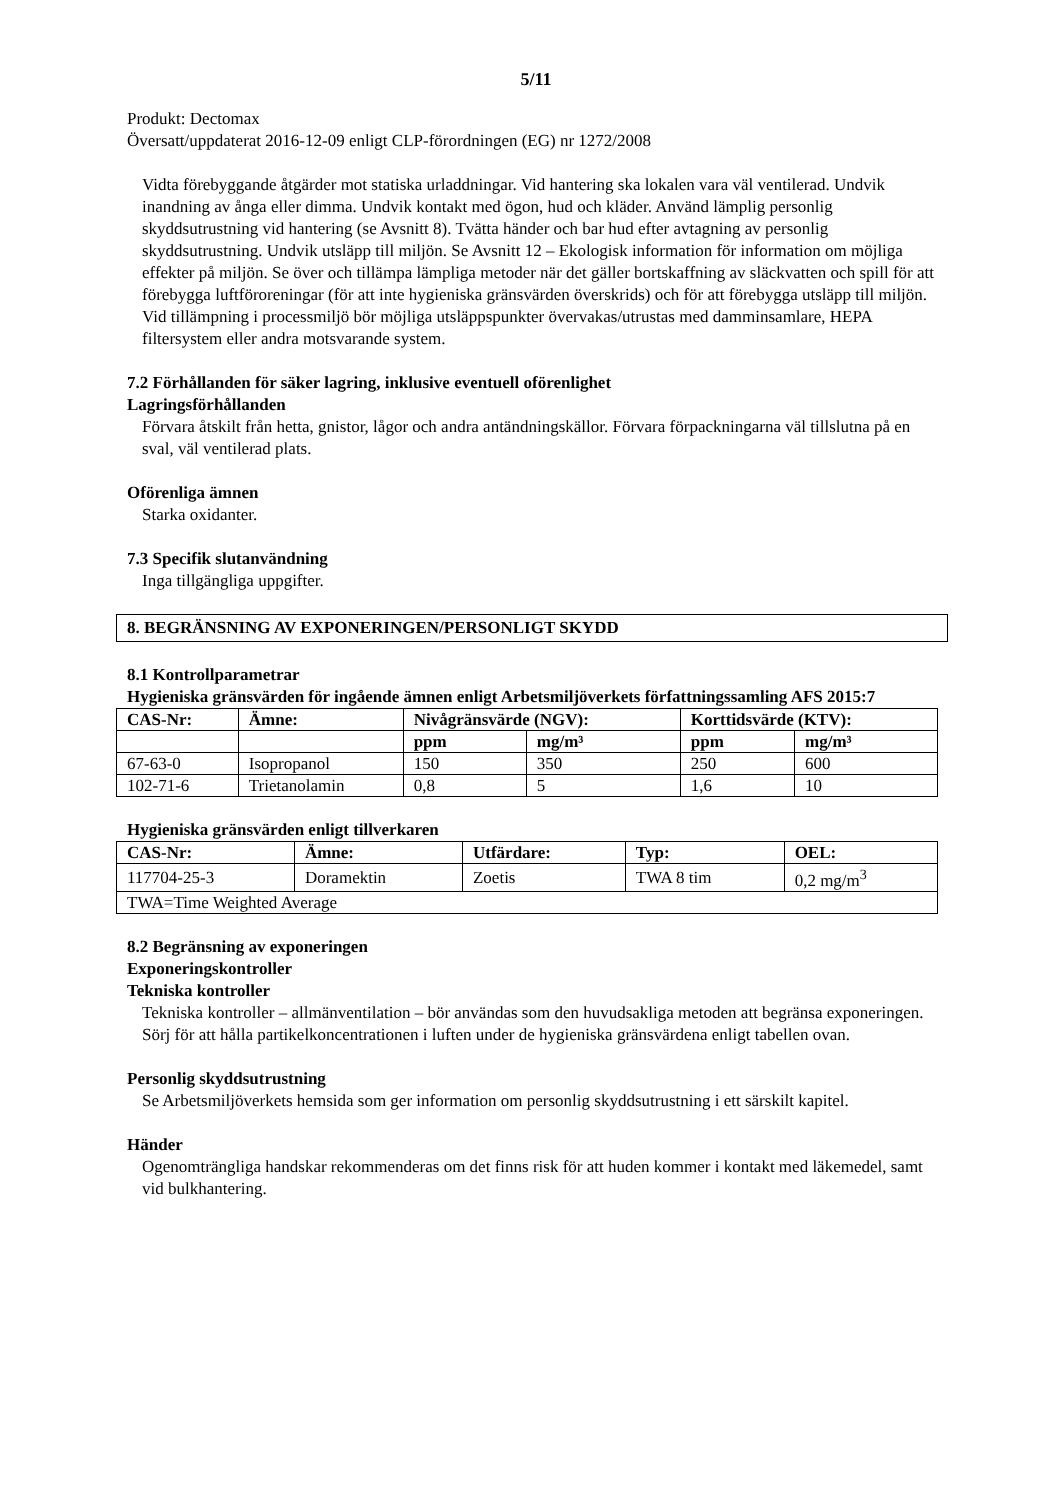5/11
Produkt: Dectomax
Översatt/uppdaterat 2016-12-09 enligt CLP-förordningen (EG) nr 1272/2008
Vidta förebyggande åtgärder mot statiska urladdningar. Vid hantering ska lokalen vara väl ventilerad. Undvik inandning av ånga eller dimma. Undvik kontakt med ögon, hud och kläder. Använd lämplig personlig skyddsutrustning vid hantering (se Avsnitt 8). Tvätta händer och bar hud efter avtagning av personlig skyddsutrustning. Undvik utsläpp till miljön. Se Avsnitt 12 – Ekologisk information för information om möjliga effekter på miljön. Se över och tillämpa lämpliga metoder när det gäller bortskaffning av släckvatten och spill för att förebygga luftföroreningar (för att inte hygieniska gränsvärden överskrids) och för att förebygga utsläpp till miljön. Vid tillämpning i processmiljö bör möjliga utsläppspunkter övervakas/utrustas med damminsamlare, HEPA filtersystem eller andra motsvarande system.
7.2 Förhållanden för säker lagring, inklusive eventuell oförenlighet
Lagringsförhållanden
Förvara åtskilt från hetta, gnistor, lågor och andra antändningskällor. Förvara förpackningarna väl tillslutna på en sval, väl ventilerad plats.
Oförenliga ämnen
Starka oxidanter.
7.3 Specifik slutanvändning
Inga tillgängliga uppgifter.
8. BEGRÄNSNING AV EXPONERINGEN/PERSONLIGT SKYDD
8.1 Kontrollparametrar
Hygieniska gränsvärden för ingående ämnen enligt Arbetsmiljöverkets författningssamling AFS 2015:7
| CAS-Nr: | Ämne: | Nivågränsvärde (NGV): | | Korttidsvärde (KTV): | |
| --- | --- | --- | --- | --- | --- |
| | | ppm | mg/m³ | ppm | mg/m³ |
| 67-63-0 | Isopropanol | 150 | 350 | 250 | 600 |
| 102-71-6 | Trietanolamin | 0,8 | 5 | 1,6 | 10 |
Hygieniska gränsvärden enligt tillverkaren
| CAS-Nr: | Ämne: | Utfärdare: | Typ: | OEL: |
| --- | --- | --- | --- | --- |
| 117704-25-3 | Doramektin | Zoetis | TWA 8 tim | 0,2 mg/m<sup>3</sup> |
| TWA=Time Weighted Average | | | | |
8.2 Begränsning av exponeringen
Exponeringskontroller
Tekniska kontroller
Tekniska kontroller – allmänventilation – bör användas som den huvudsakliga metoden att begränsa exponeringen. Sörj för att hålla partikelkoncentrationen i luften under de hygieniska gränsvärdena enligt tabellen ovan.
Personlig skyddsutrustning
Se Arbetsmiljöverkets hemsida som ger information om personlig skyddsutrustning i ett särskilt kapitel.
Händer
Ogenomträngliga handskar rekommenderas om det finns risk för att huden kommer i kontakt med läkemedel, samt vid bulkhantering.